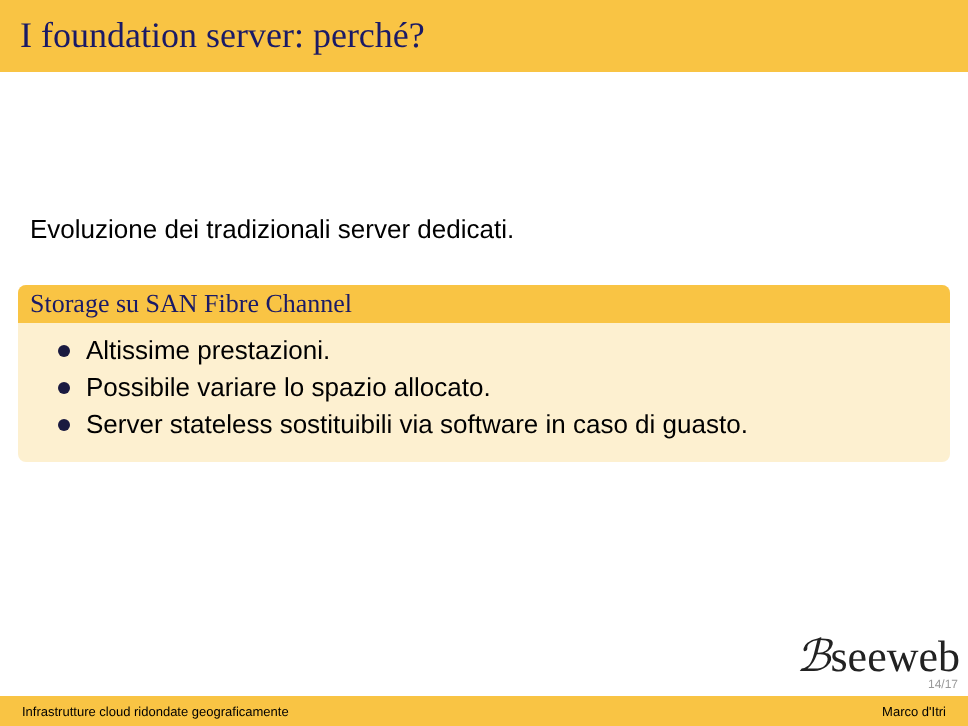I foundation server: perché?
Evoluzione dei tradizionali server dedicati.
Storage su SAN Fibre Channel
Altissime prestazioni.
Possibile variare lo spazio allocato.
Server stateless sostituibili via software in caso di guasto.
ℬseeweb
14/17
Infrastrutture cloud ridondate geograficamente Marco d'Itri